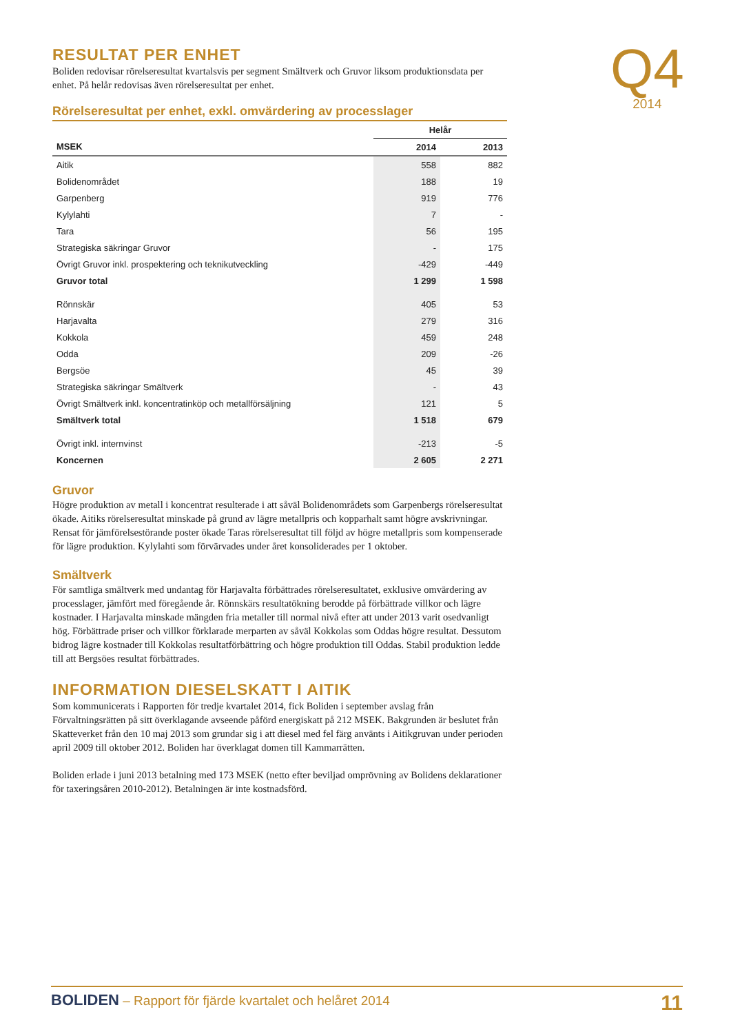Q4
2014
RESULTAT PER ENHET
Boliden redovisar rörelseresultat kvartalsvis per segment Smältverk och Gruvor liksom produktionsdata per enhet. På helår redovisas även rörelseresultat per enhet.
Rörelseresultat per enhet, exkl. omvärdering av processlager
| | Helår | |
| --- | --- | --- |
| MSEK | 2014 | 2013 |
| Aitik | 558 | 882 |
| Bolidenområdet | 188 | 19 |
| Garpenberg | 919 | 776 |
| Kylylahti | 7 | - |
| Tara | 56 | 195 |
| Strategiska säkringar Gruvor | - | 175 |
| Övrigt Gruvor inkl. prospektering och teknikutveckling | -429 | -449 |
| Gruvor total | 1 299 | 1 598 |
| Rönnskär | 405 | 53 |
| Harjavalta | 279 | 316 |
| Kokkola | 459 | 248 |
| Odda | 209 | -26 |
| Bergsöe | 45 | 39 |
| Strategiska säkringar Smältverk | - | 43 |
| Övrigt Smältverk inkl. koncentratinköp och metallförsäljning | 121 | 5 |
| Smältverk total | 1 518 | 679 |
| Övrigt inkl. internvinst | -213 | -5 |
| Koncernen | 2 605 | 2 271 |
Gruvor
Högre produktion av metall i koncentrat resulterade i att såväl Bolidenområdets som Garpenbergs rörelseresultat ökade. Aitiks rörelseresultat minskade på grund av lägre metallpris och kopparhalt samt högre avskrivningar. Rensat för jämförelsestörande poster ökade Taras rörelseresultat till följd av högre metallpris som kompenserade för lägre produktion. Kylylahti som förvärvades under året konsoliderades per 1 oktober.
Smältverk
För samtliga smältverk med undantag för Harjavalta förbättrades rörelseresultatet, exklusive omvärdering av processlager, jämfört med föregående år. Rönnskärs resultatökning berodde på förbättrade villkor och lägre kostnader. I Harjavalta minskade mängden fria metaller till normal nivå efter att under 2013 varit osedvanligt hög. Förbättrade priser och villkor förklarade merparten av såväl Kokkolas som Oddas högre resultat. Dessutom bidrog lägre kostnader till Kokkolas resultatförbättring och högre produktion till Oddas. Stabil produktion ledde till att Bergsöes resultat förbättrades.
INFORMATION DIESELSKATT I AITIK
Som kommunicerats i Rapporten för tredje kvartalet 2014, fick Boliden i september avslag från Förvaltningsrätten på sitt överklagande avseende påförd energiskatt på 212 MSEK. Bakgrunden är beslutet från Skatteverket från den 10 maj 2013 som grundar sig i att diesel med fel färg använts i Aitikgruvan under perioden april 2009 till oktober 2012. Boliden har överklagat domen till Kammarrätten.
Boliden erlade i juni 2013 betalning med 173 MSEK (netto efter beviljad omprövning av Bolidens deklarationer för taxeringsåren 2010-2012). Betalningen är inte kostnadsförd.
BOLIDEN – Rapport för fjärde kvartalet och helåret 2014
11